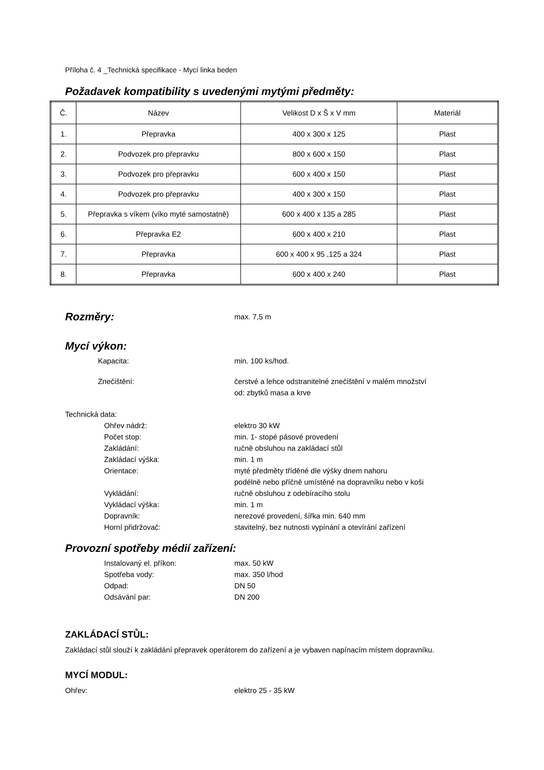Příloha č. 4 _Technická specifikace - Mycí linka beden
Požadavek kompatibility s uvedenými mytými předměty:
| Č. | Název | Velikost D x Š x V mm | Materiál |
| 1. | Přepravka | 400 x 300 x 125 | Plast |
| 2. | Podvozek pro přepravku | 800 x 600 x 150 | Plast |
| 3. | Podvozek pro přepravku | 600 x 400 x 150 | Plast |
| 4. | Podvozek pro přepravku | 400 x 300 x 150 | Plast |
| 5. | Přepravka s víkem (víko myté samostatně) | 600 x 400 x 135 a 285 | Plast |
| 6. | Přepravka E2 | 600 x 400 x 210 | Plast |
| 7. | Přepravka | 600 x 400 x 95 ,125 a 324 | Plast |
| 8. | Přepravka | 600 x 400 x 240 | Plast |
Rozměry:
max. 7,5 m
Mycí výkon:
Kapacita: min. 100 ks/hod.
Znečištění: čerstvé a lehce odstranitelné znečištění v malém množství
od: zbytků masa a krve
Technická data:
Ohřev nádrž: elektro 30 kW
Počet stop: min. 1- stopé pásové provedení
Zakládání: ručně obsluhou na zakládací stůl
Zakládací výška: min. 1 m
Orientace: myté předměty tříděné dle výšky dnem nahoru
podélně nebo příčně umístěné na dopravníku nebo v koši
Vykládání: ručně obsluhou z odebíracího stolu
Vykládací výška: min. 1 m
Dopravník: nerezové provedení, šířka min. 640 mm
Horní přidržovač: stavitelný, bez nutnosti vypínání a otevírání zařízení
Provozní spotřeby médií zařízení:
Instalovaný el. příkon: max. 50 kW
Spotřeba vody: max. 350 l/hod
Odpad: DN 50
Odsávání par: DN 200
ZAKLÁDACÍ STŮL:
Zakládací stůl slouží k zakládání přepravek operátorem do zařízení a je vybaven napínacím místem dopravníku.
MYCÍ MODUL:
Ohřev: elektro 25 - 35 kW